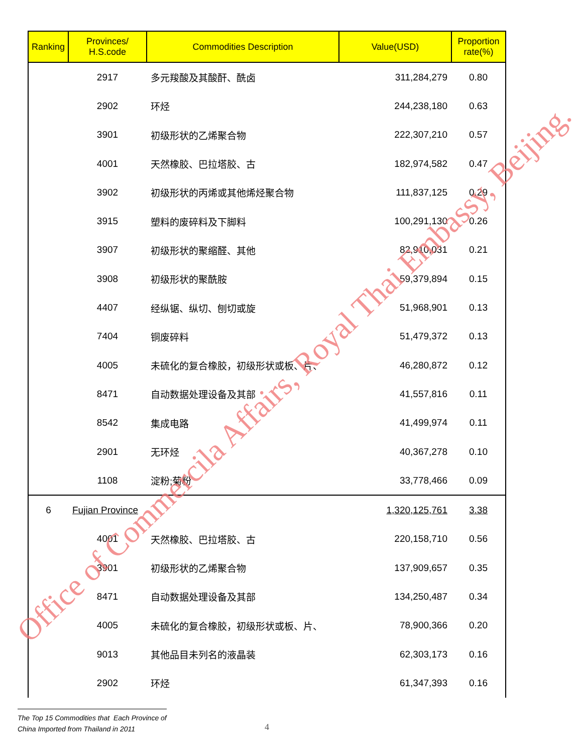| Ranking | Provinces/ H.S.code | Commodities Description | Value(USD) | Proportion rate(%) |
| --- | --- | --- | --- | --- |
| | 2917 | 多元羧酸及其酸酐、酰卤 | 311,284,279 | 0.80 |
| | 2902 | 环烃 | 244,238,180 | 0.63 |
| | 3901 | 初级形状的乙烯聚合物 | 222,307,210 | 0.57 |
| | 4001 | 天然橡胶、巴拉塔胶、古 | 182,974,582 | 0.47 |
| | 3902 | 初级形状的丙烯或其他烯烃聚合物 | 111,837,125 | 0.29 |
| | 3915 | 塑料的废碎料及下脚料 | 100,291,130 | 0.26 |
| | 3907 | 初级形状的聚缩醛、其他 | 82,910,031 | 0.21 |
| | 3908 | 初级形状的聚酰胺 | 59,379,894 | 0.15 |
| | 4407 | 经纵锯、纵切、刨切或旋 | 51,968,901 | 0.13 |
| | 7404 | 铜废碎料 | 51,479,372 | 0.13 |
| | 4005 | 未硫化的复合橡胶，初级形状或板、片、 | 46,280,872 | 0.12 |
| | 8471 | 自动数据处理设备及其部 | 41,557,816 | 0.11 |
| | 8542 | 集成电路 | 41,499,974 | 0.11 |
| | 2901 | 无环烃 | 40,367,278 | 0.10 |
| | 1108 | 淀粉;菊粉 | 33,778,466 | 0.09 |
| 6 | Fujian Province | | 1,320,125,761 | 3.38 |
| | 4001 | 天然橡胶、巴拉塔胶、古 | 220,158,710 | 0.56 |
| | 3901 | 初级形状的乙烯聚合物 | 137,909,657 | 0.35 |
| | 8471 | 自动数据处理设备及其部 | 134,250,487 | 0.34 |
| | 4005 | 未硫化的复合橡胶，初级形状或板、片、 | 78,900,366 | 0.20 |
| | 9013 | 其他品目未列名的液晶装 | 62,303,173 | 0.16 |
| | 2902 | 环烃 | 61,347,393 | 0.16 |
Office of Commercila Affairs, Royal Thai Embassy, Beijing.
The Top 15 Commodities that Each Province of
China Imported from Thailand in 2011
4